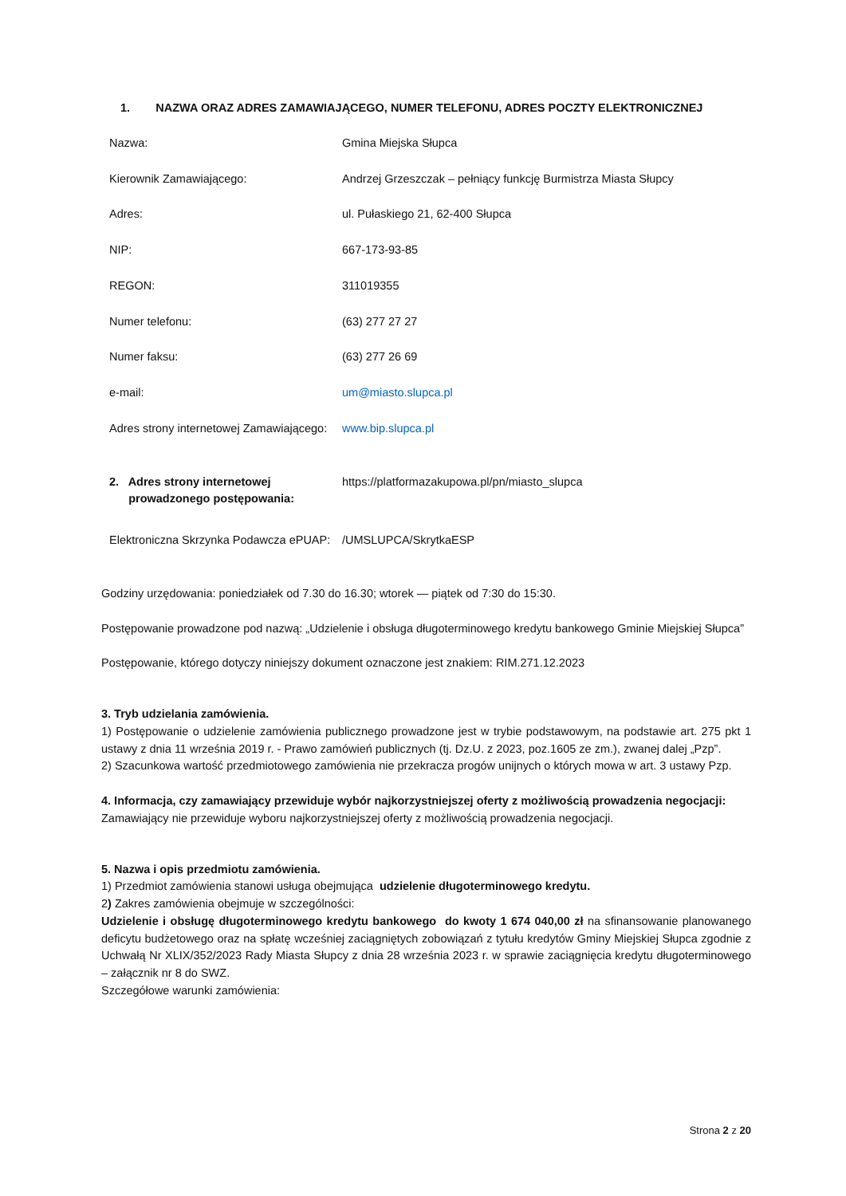1. NAZWA ORAZ ADRES ZAMAWIAJĄCEGO, NUMER TELEFONU, ADRES POCZTY ELEKTRONICZNEJ
| Nazwa: | Gmina Miejska Słupca |
| Kierownik Zamawiającego: | Andrzej Grzeszczak – pełniący funkcję Burmistrza Miasta Słupcy |
| Adres: | ul. Pułaskiego 21, 62-400 Słupca |
| NIP: | 667-173-93-85 |
| REGON: | 311019355 |
| Numer telefonu: | (63) 277 27 27 |
| Numer faksu: | (63) 277 26 69 |
| e-mail: | um@miasto.slupca.pl |
| Adres strony internetowej Zamawiającego: | www.bip.slupca.pl |
| 2. Adres strony internetowej prowadzonego postępowania: | https://platformazakupowa.pl/pn/miasto_slupca |
| Elektroniczna Skrzynka Podawcza ePUAP: | /UMSLUPCA/SkrytkaESP |
Godziny urzędowania: poniedziałek od 7.30 do 16.30; wtorek — piątek od 7:30 do 15:30.
Postępowanie prowadzone pod nazwą: „Udzielenie i obsługa długoterminowego kredytu bankowego Gminie Miejskiej Słupca”
Postępowanie, którego dotyczy niniejszy dokument oznaczone jest znakiem: RIM.271.12.2023
3. Tryb udzielania zamówienia.
1) Postępowanie o udzielenie zamówienia publicznego prowadzone jest w trybie podstawowym, na podstawie art. 275 pkt 1 ustawy z dnia 11 września 2019 r. - Prawo zamówień publicznych (tj. Dz.U. z 2023, poz.1605 ze zm.), zwanej dalej „Pzp”.
2) Szacunkowa wartość przedmiotowego zamówienia nie przekracza progów unijnych o których mowa w art. 3 ustawy Pzp.
4. Informacja, czy zamawiający przewiduje wybór najkorzystniejszej oferty z możliwością prowadzenia negocjacji:
Zamawiający nie przewiduje wyboru najkorzystniejszej oferty z możliwością prowadzenia negocjacji.
5. Nazwa i opis przedmiotu zamówienia.
1) Przedmiot zamówienia stanowi usługa obejmująca udzielenie długoterminowego kredytu.
2) Zakres zamówienia obejmuje w szczególności:
Udzielenie i obsługę długoterminowego kredytu bankowego do kwoty 1 674 040,00 zł na sfinansowanie planowanego deficytu budżetowego oraz na spłatę wcześniej zaciągniętych zobowiązań z tytułu kredytów Gminy Miejskiej Słupca zgodnie z Uchwałą Nr XLIX/352/2023 Rady Miasta Słupcy z dnia 28 września 2023 r. w sprawie zaciągnięcia kredytu długoterminowego – załącznik nr 8 do SWZ.
Szczegółowe warunki zamówienia:
Strona 2 z 20